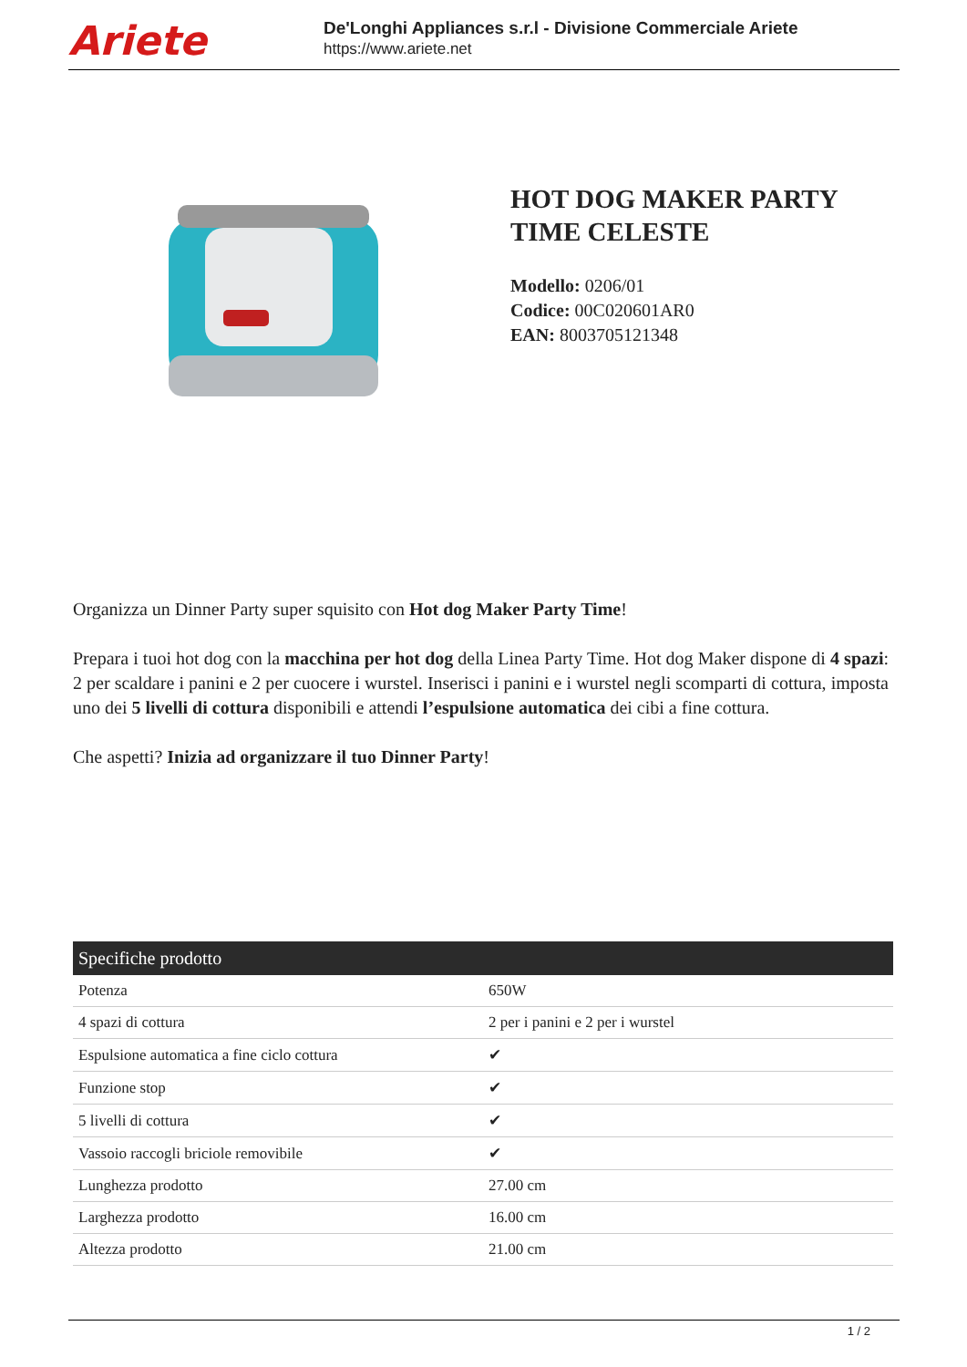Ariete
De'Longhi Appliances s.r.l - Divisione Commerciale Ariete
https://www.ariete.net
HOT DOG MAKER PARTY TIME CELESTE
Modello: 0206/01
Codice: 00C020601AR0
EAN: 8003705121348
Organizza un Dinner Party super squisito con Hot dog Maker Party Time!
Prepara i tuoi hot dog con la macchina per hot dog della Linea Party Time. Hot dog Maker dispone di 4 spazi: 2 per scaldare i panini e 2 per cuocere i wurstel. Inserisci i panini e i wurstel negli scomparti di cottura, imposta uno dei 5 livelli di cottura disponibili e attendi l’espulsione automatica dei cibi a fine cottura.
Che aspetti? Inizia ad organizzare il tuo Dinner Party!
| Specifiche prodotto | |
| --- | --- |
| Potenza | 650W |
| 4 spazi di cottura | 2 per i panini e 2 per i wurstel |
| Espulsione automatica a fine ciclo cottura | ✔ |
| Funzione stop | ✔ |
| 5 livelli di cottura | ✔ |
| Vassoio raccogli briciole removibile | ✔ |
| Lunghezza prodotto | 27.00 cm |
| Larghezza prodotto | 16.00 cm |
| Altezza prodotto | 21.00 cm |
1 / 2